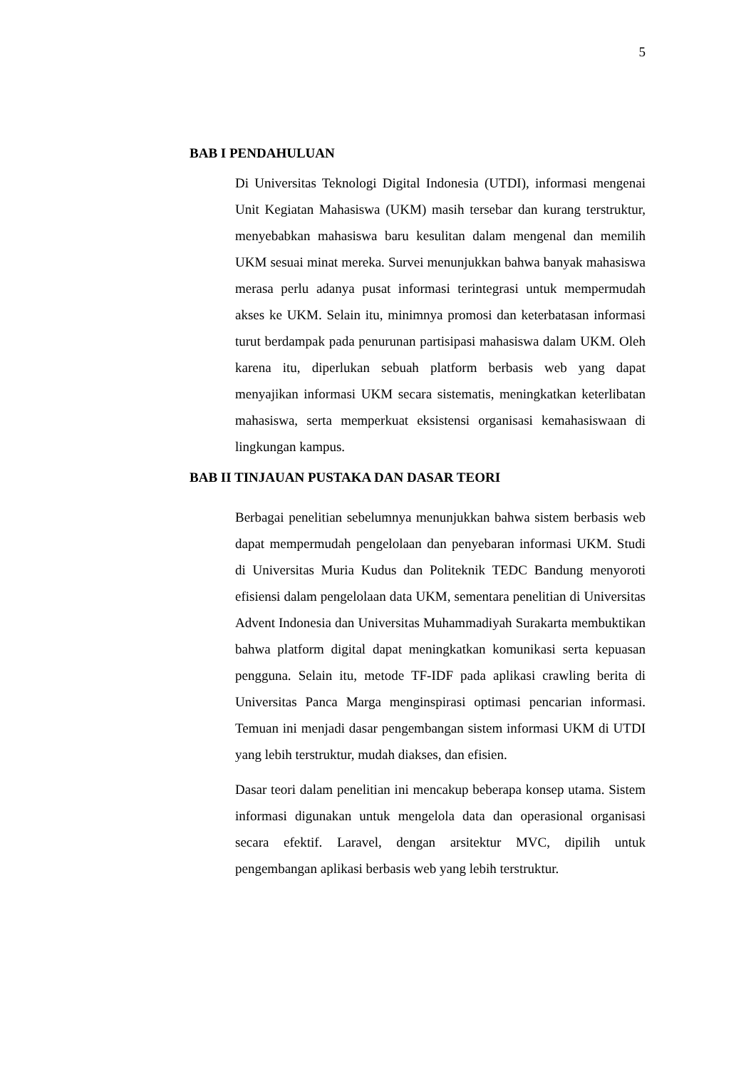5
BAB I PENDAHULUAN
Di Universitas Teknologi Digital Indonesia (UTDI), informasi mengenai Unit Kegiatan Mahasiswa (UKM) masih tersebar dan kurang terstruktur, menyebabkan mahasiswa baru kesulitan dalam mengenal dan memilih UKM sesuai minat mereka. Survei menunjukkan bahwa banyak mahasiswa merasa perlu adanya pusat informasi terintegrasi untuk mempermudah akses ke UKM. Selain itu, minimnya promosi dan keterbatasan informasi turut berdampak pada penurunan partisipasi mahasiswa dalam UKM. Oleh karena itu, diperlukan sebuah platform berbasis web yang dapat menyajikan informasi UKM secara sistematis, meningkatkan keterlibatan mahasiswa, serta memperkuat eksistensi organisasi kemahasiswaan di lingkungan kampus.
BAB II TINJAUAN PUSTAKA DAN DASAR TEORI
Berbagai penelitian sebelumnya menunjukkan bahwa sistem berbasis web dapat mempermudah pengelolaan dan penyebaran informasi UKM. Studi di Universitas Muria Kudus dan Politeknik TEDC Bandung menyoroti efisiensi dalam pengelolaan data UKM, sementara penelitian di Universitas Advent Indonesia dan Universitas Muhammadiyah Surakarta membuktikan bahwa platform digital dapat meningkatkan komunikasi serta kepuasan pengguna. Selain itu, metode TF-IDF pada aplikasi crawling berita di Universitas Panca Marga menginspirasi optimasi pencarian informasi. Temuan ini menjadi dasar pengembangan sistem informasi UKM di UTDI yang lebih terstruktur, mudah diakses, dan efisien.
Dasar teori dalam penelitian ini mencakup beberapa konsep utama. Sistem informasi digunakan untuk mengelola data dan operasional organisasi secara efektif. Laravel, dengan arsitektur MVC, dipilih untuk pengembangan aplikasi berbasis web yang lebih terstruktur.